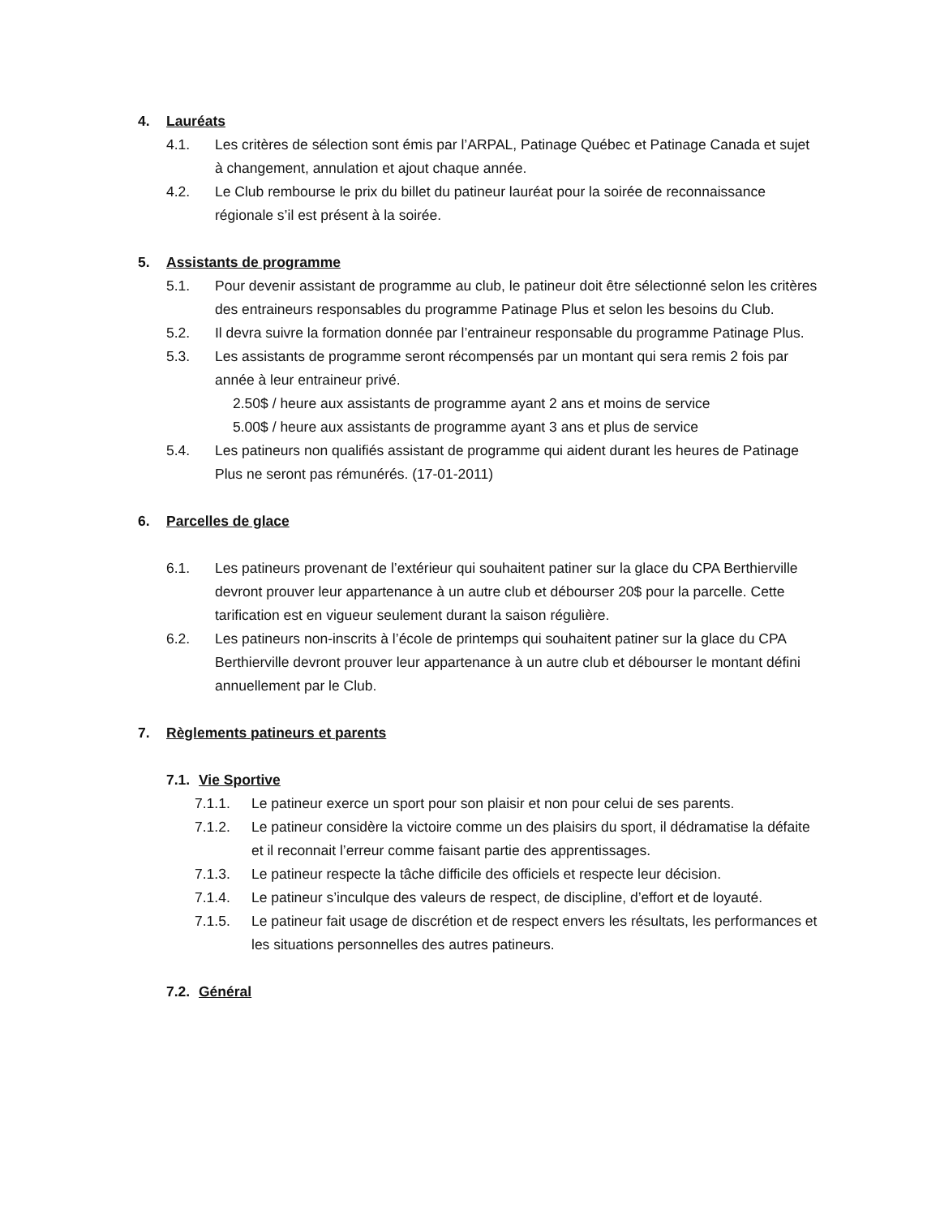4. Lauréats
4.1. Les critères de sélection sont émis par l’ARPAL, Patinage Québec et Patinage Canada et sujet à changement, annulation et ajout chaque année.
4.2. Le Club rembourse le prix du billet du patineur lauréat pour la soirée de reconnaissance régionale s’il est présent à la soirée.
5. Assistants de programme
5.1. Pour devenir assistant de programme au club, le patineur doit être sélectionné selon les critères des entraineurs responsables du programme Patinage Plus et selon les besoins du Club.
5.2. Il devra suivre la formation donnée par l’entraineur responsable du programme Patinage Plus.
5.3. Les assistants de programme seront récompensés par un montant qui sera remis 2 fois par année à leur entraineur privé.
2.50$ / heure aux assistants de programme ayant 2 ans et moins de service
5.00$ / heure aux assistants de programme ayant 3 ans et plus de service
5.4. Les patineurs non qualifiés assistant de programme qui aident durant les heures de Patinage Plus ne seront pas rémunérés. (17-01-2011)
6. Parcelles de glace
6.1. Les patineurs provenant de l’extérieur qui souhaitent patiner sur la glace du CPA Berthierville devront prouver leur appartenance à un autre club et débourser 20$ pour la parcelle. Cette tarification est en vigueur seulement durant la saison régulière.
6.2. Les patineurs non-inscrits à l’école de printemps qui souhaitent patiner sur la glace du CPA Berthierville devront prouver leur appartenance à un autre club et débourser le montant défini annuellement par le Club.
7. Règlements patineurs et parents
7.1. Vie Sportive
7.1.1. Le patineur exerce un sport pour son plaisir et non pour celui de ses parents.
7.1.2. Le patineur considère la victoire comme un des plaisirs du sport, il dédramatise la défaite et il reconnait l’erreur comme faisant partie des apprentissages.
7.1.3. Le patineur respecte la tâche difficile des officiels et respecte leur décision.
7.1.4. Le patineur s’inculque des valeurs de respect, de discipline, d’effort et de loyauté.
7.1.5. Le patineur fait usage de discrétion et de respect envers les résultats, les performances et les situations personnelles des autres patineurs.
7.2. Général